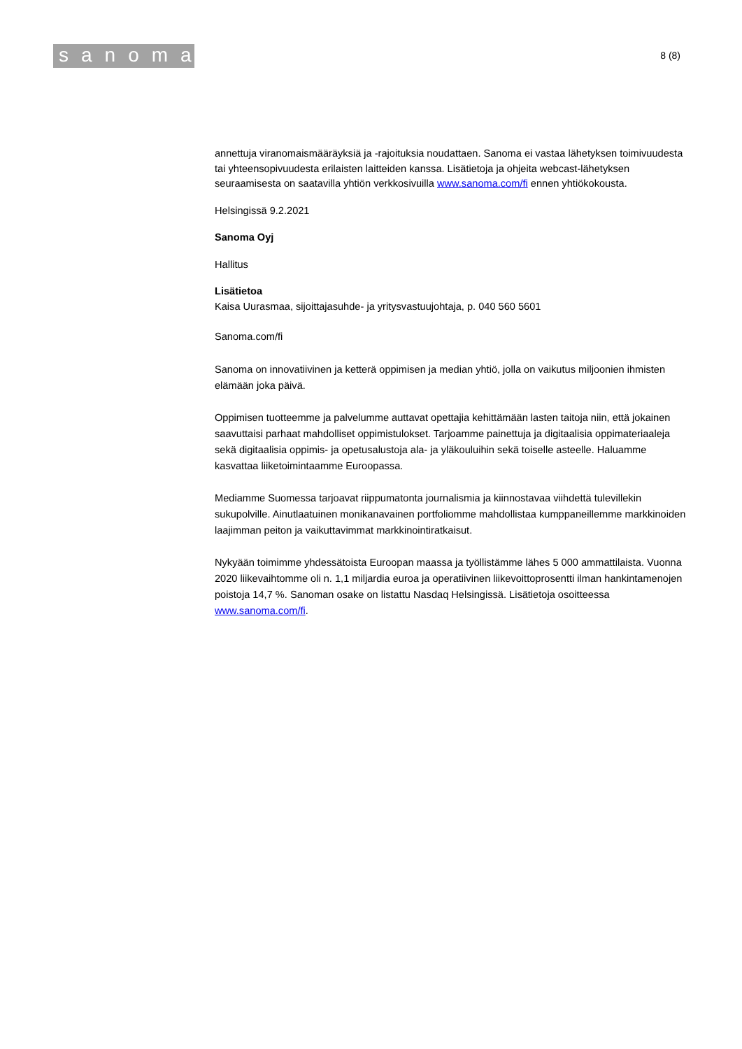sanoma
8 (8)
annettuja viranomaismääräyksiä ja -rajoituksia noudattaen. Sanoma ei vastaa lähetyksen toimivuudesta tai yhteensopivuudesta erilaisten laitteiden kanssa. Lisätietoja ja ohjeita webcast-lähetyksen seuraamisesta on saatavilla yhtiön verkkosivuilla www.sanoma.com/fi ennen yhtiökokousta.
Helsingissä 9.2.2021
Sanoma Oyj
Hallitus
Lisätietoa
Kaisa Uurasmaa, sijoittajasuhde- ja yritysvastuujohtaja, p. 040 560 5601
Sanoma.com/fi
Sanoma on innovatiivinen ja ketterä oppimisen ja median yhtiö, jolla on vaikutus miljoonien ihmisten elämään joka päivä.
Oppimisen tuotteemme ja palvelumme auttavat opettajia kehittämään lasten taitoja niin, että jokainen saavuttaisi parhaat mahdolliset oppimistulokset. Tarjoamme painettuja ja digitaalisia oppimateriaaleja sekä digitaalisia oppimis- ja opetusalustoja ala- ja yläkouluihin sekä toiselle asteelle. Haluamme kasvattaa liiketoimintaamme Euroopassa.
Mediamme Suomessa tarjoavat riippumatonta journalismia ja kiinnostavaa viihdettä tulevillekin sukupolville. Ainutlaatuinen monikanavainen portfoliomme mahdollistaa kumppaneillemme markkinoiden laajimman peiton ja vaikuttavimmat markkinointiratkaisut.
Nykyään toimimme yhdessätoista Euroopan maassa ja työllistämme lähes 5 000 ammattilaista. Vuonna 2020 liikevaihtomme oli n. 1,1 miljardia euroa ja operatiivinen liikevoittoprosentti ilman hankintamenojen poistoja 14,7 %. Sanoman osake on listattu Nasdaq Helsingissä. Lisätietoja osoitteessa www.sanoma.com/fi.